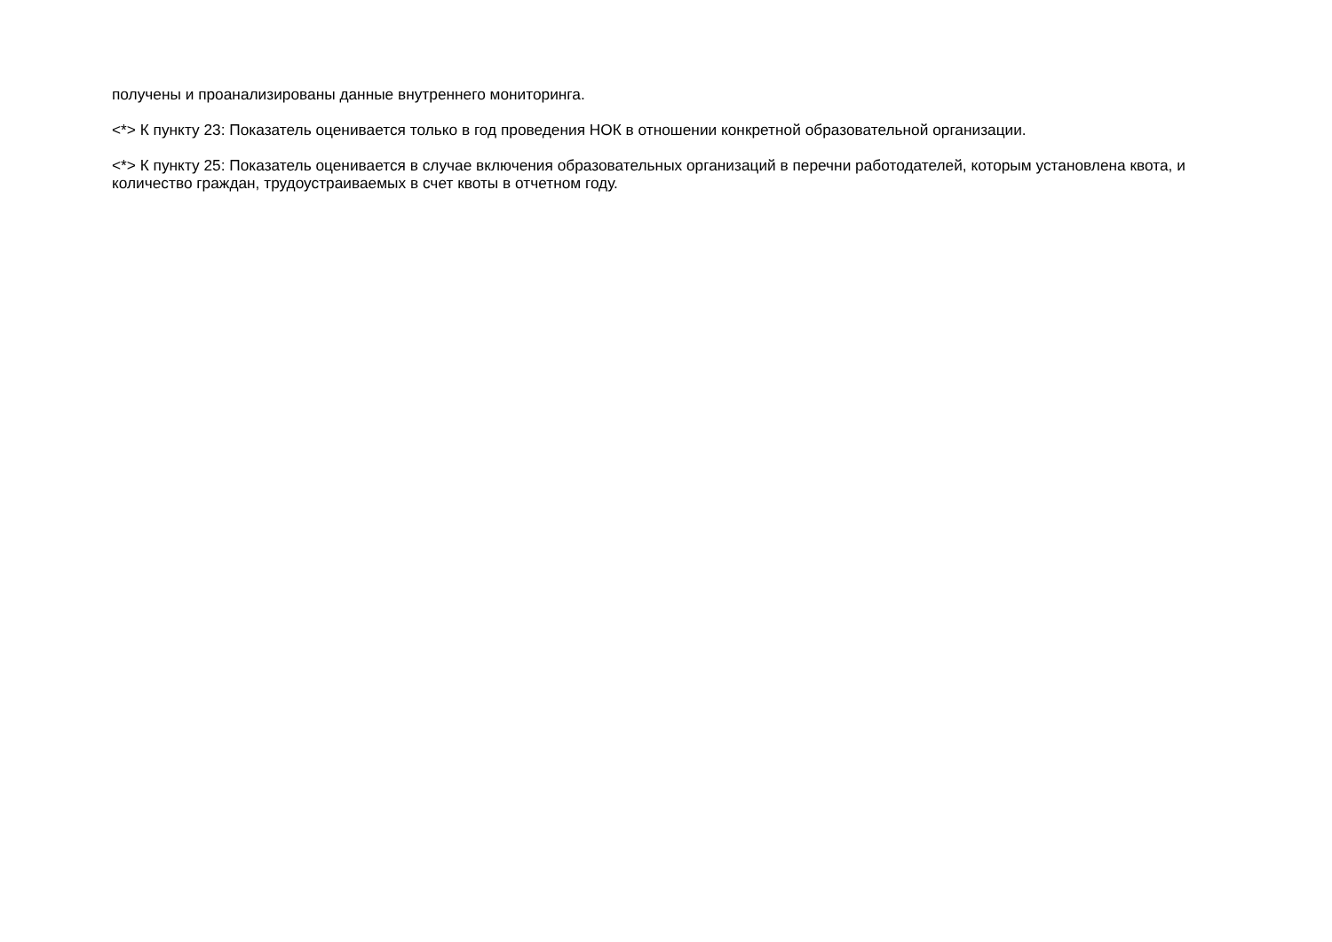получены и проанализированы данные внутреннего мониторинга.
<*> К пункту 23: Показатель оценивается только в год проведения НОК в отношении конкретной образовательной организации.
<*> К пункту 25: Показатель оценивается в случае включения образовательных организаций в перечни работодателей, которым установлена квота, и количество граждан, трудоустраиваемых в счет квоты в отчетном году.